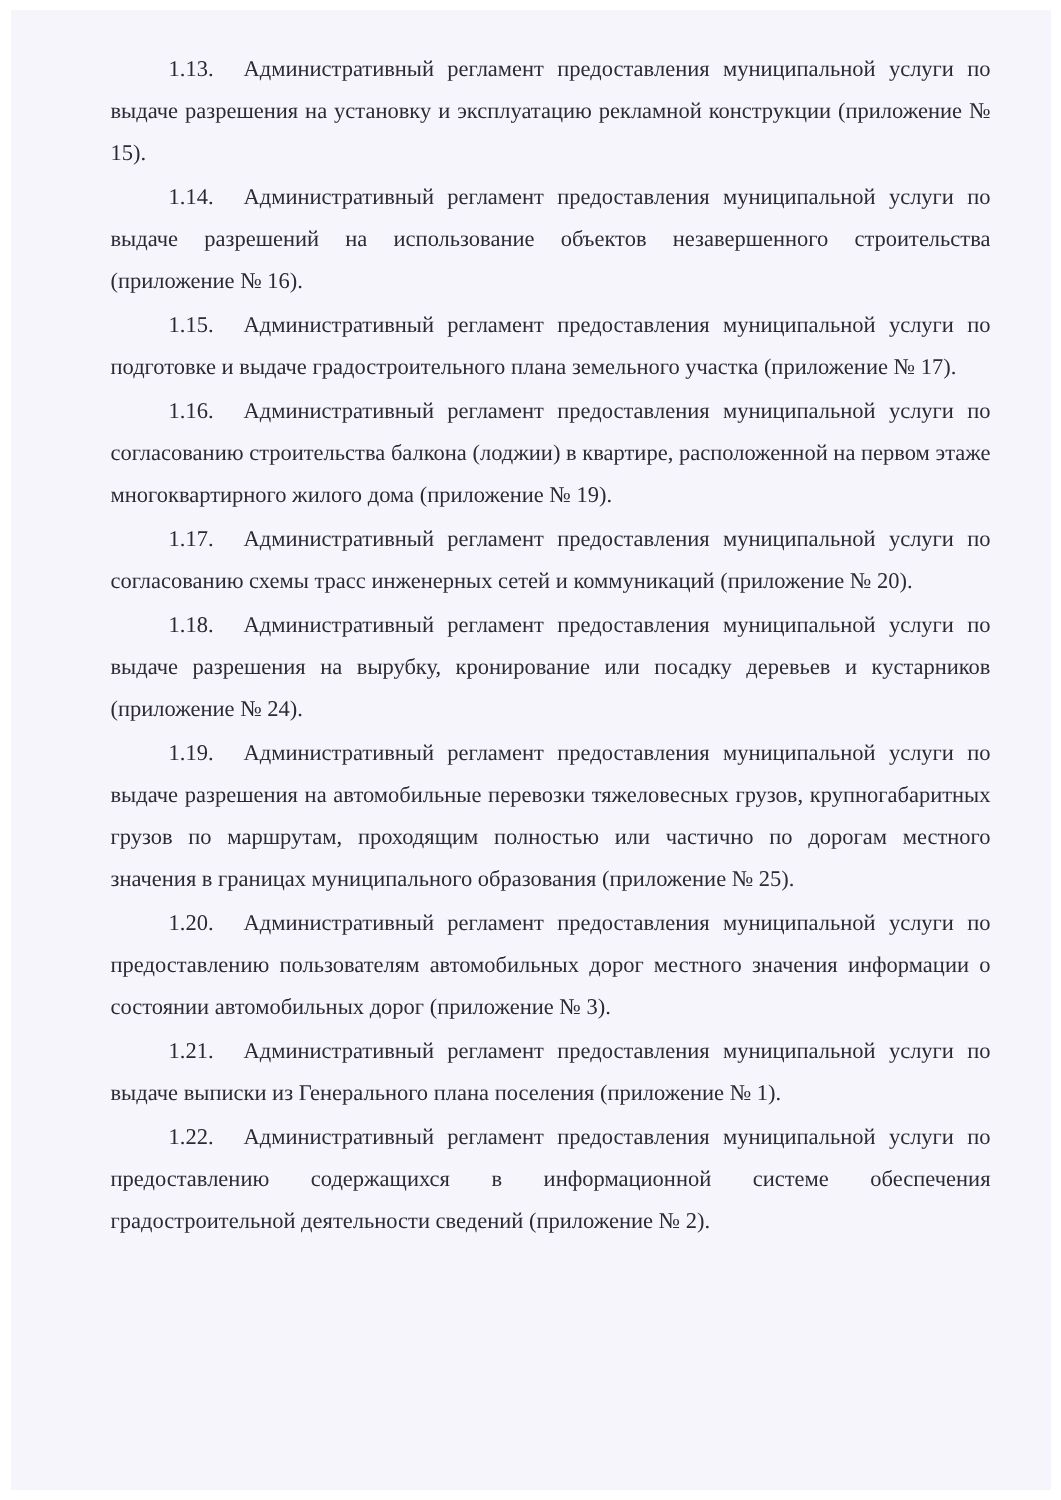1.13. Административный регламент предоставления муниципальной услуги по выдаче разрешения на установку и эксплуатацию рекламной конструкции (приложение № 15).
1.14. Административный регламент предоставления муниципальной услуги по выдаче разрешений на использование объектов незавершенного строительства (приложение № 16).
1.15. Административный регламент предоставления муниципальной услуги по подготовке и выдаче градостроительного плана земельного участка (приложение № 17).
1.16. Административный регламент предоставления муниципальной услуги по согласованию строительства балкона (лоджии) в квартире, расположенной на первом этаже многоквартирного жилого дома (приложение № 19).
1.17. Административный регламент предоставления муниципальной услуги по согласованию схемы трасс инженерных сетей и коммуникаций (приложение № 20).
1.18. Административный регламент предоставления муниципальной услуги по выдаче разрешения на вырубку, кронирование или посадку деревьев и кустарников (приложение № 24).
1.19. Административный регламент предоставления муниципальной услуги по выдаче разрешения на автомобильные перевозки тяжеловесных грузов, крупногабаритных грузов по маршрутам, проходящим полностью или частично по дорогам местного значения в границах муниципального образования (приложение № 25).
1.20. Административный регламент предоставления муниципальной услуги по предоставлению пользователям автомобильных дорог местного значения информации о состоянии автомобильных дорог (приложение № 3).
1.21. Административный регламент предоставления муниципальной услуги по выдаче выписки из Генерального плана поселения (приложение № 1).
1.22. Административный регламент предоставления муниципальной услуги по предоставлению содержащихся в информационной системе обеспечения градостроительной деятельности сведений (приложение № 2).